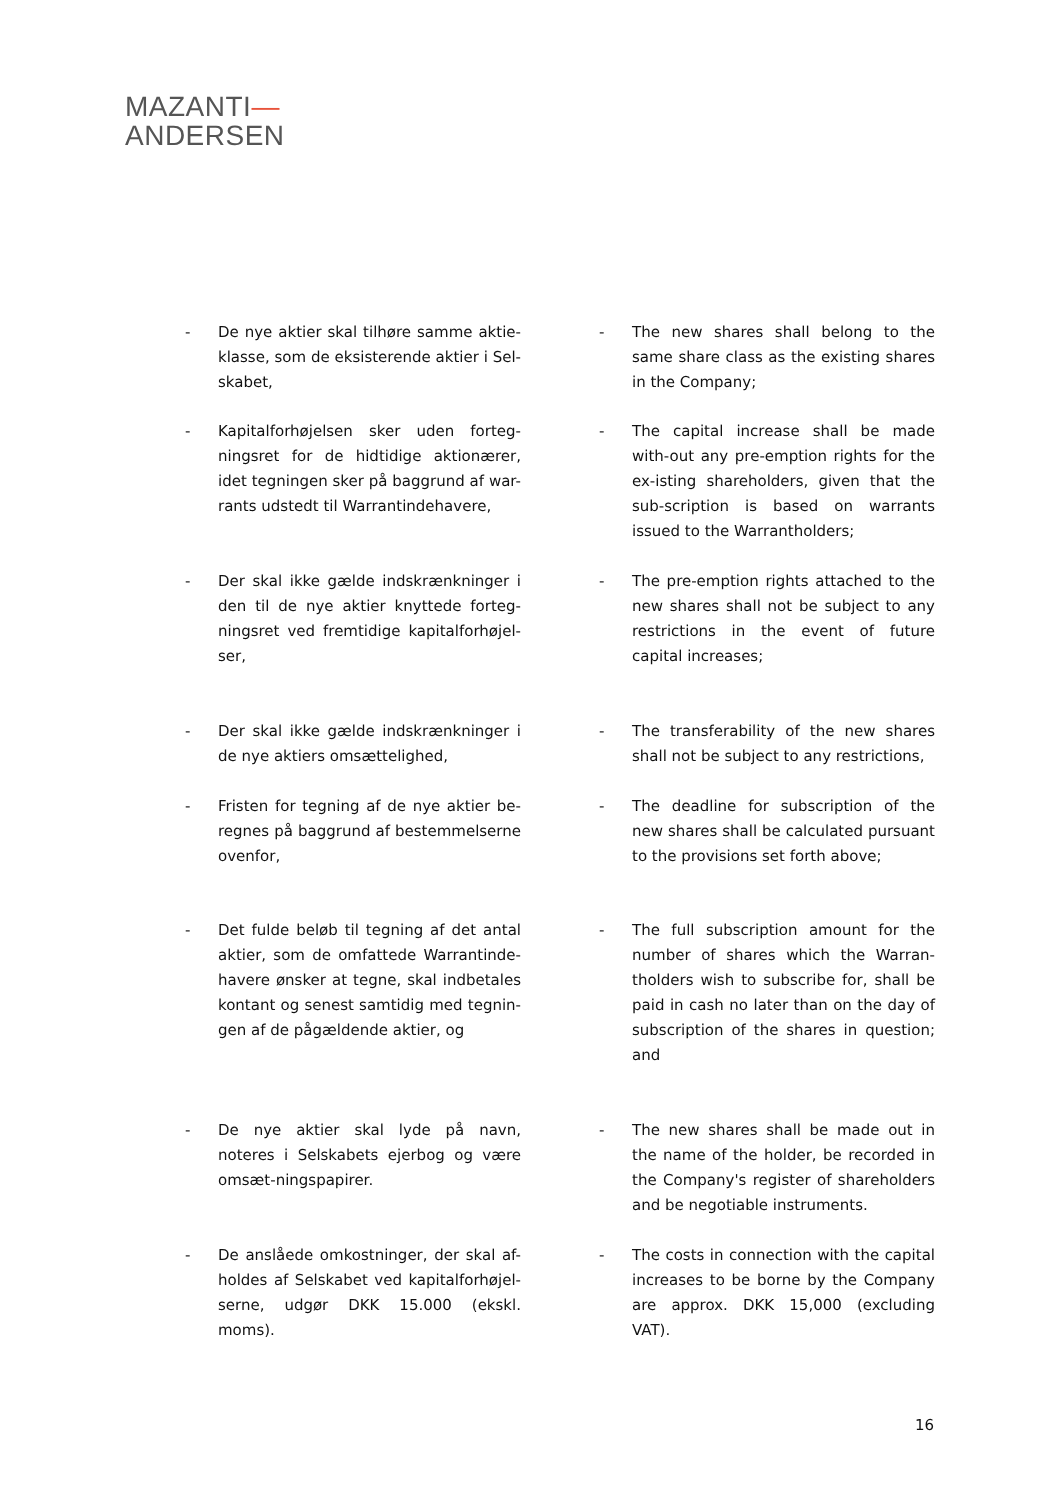MAZANTI—
ANDERSEN
- De nye aktier skal tilhøre samme aktie-klasse, som de eksisterende aktier i Sel-skabet,
- The new shares shall belong to the same share class as the existing shares in the Company;
- Kapitalforhøjelsen sker uden forteg-ningsret for de hidtidige aktionærer, idet tegningen sker på baggrund af war-rants udstedt til Warrantindehavere,
- The capital increase shall be made with-out any pre-emption rights for the ex-isting shareholders, given that the sub-scription is based on warrants issued to the Warrantholders;
- Der skal ikke gælde indskrænkninger i den til de nye aktier knyttede forteg-ningsret ved fremtidige kapitalforhøjel-ser,
- The pre-emption rights attached to the new shares shall not be subject to any restrictions in the event of future capital increases;
- Der skal ikke gælde indskrænkninger i de nye aktiers omsættelighed,
- The transferability of the new shares shall not be subject to any restrictions,
- Fristen for tegning af de nye aktier be-regnes på baggrund af bestemmelserne ovenfor,
- The deadline for subscription of the new shares shall be calculated pursuant to the provisions set forth above;
- Det fulde beløb til tegning af det antal aktier, som de omfattede Warrantinde-havere ønsker at tegne, skal indbetales kontant og senest samtidig med tegnin-gen af de pågældende aktier, og
- The full subscription amount for the number of shares which the Warran-tholders wish to subscribe for, shall be paid in cash no later than on the day of subscription of the shares in question; and
- De nye aktier skal lyde på navn, noteres i Selskabets ejerbog og være omsæt-ningspapirer.
- The new shares shall be made out in the name of the holder, be recorded in the Company's register of shareholders and be negotiable instruments.
- De anslåede omkostninger, der skal af-holdes af Selskabet ved kapitalforhøjel-serne, udgør DKK 15.000 (ekskl. moms).
- The costs in connection with the capital increases to be borne by the Company are approx. DKK 15,000 (excluding VAT).
16